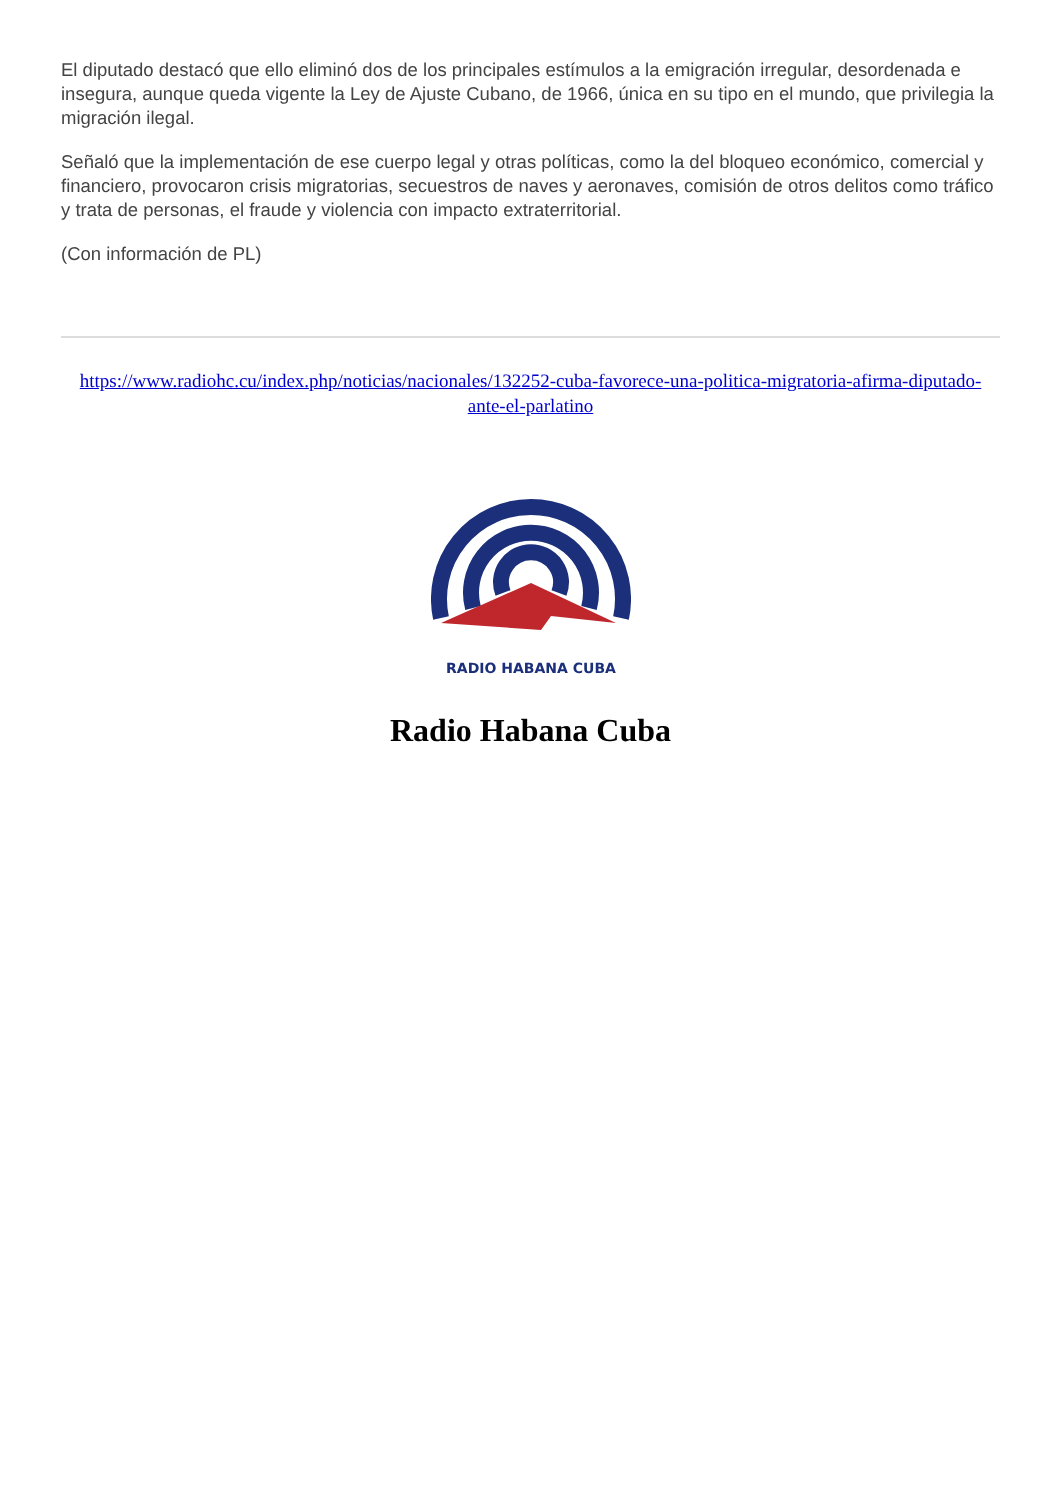El diputado destacó que ello eliminó dos de los principales estímulos a la emigración irregular, desordenada e insegura, aunque queda vigente la Ley de Ajuste Cubano, de 1966, única en su tipo en el mundo, que privilegia la migración ilegal.
Señaló que la implementación de ese cuerpo legal y otras políticas, como la del bloqueo económico, comercial y financiero, provocaron crisis migratorias, secuestros de naves y aeronaves, comisión de otros delitos como tráfico y trata de personas, el fraude y violencia con impacto extraterritorial.
(Con información de PL)
https://www.radiohc.cu/index.php/noticias/nacionales/132252-cuba-favorece-una-politica-migratoria-afirma-diputado-ante-el-parlatino
RADIO HABANA CUBA
Radio Habana Cuba